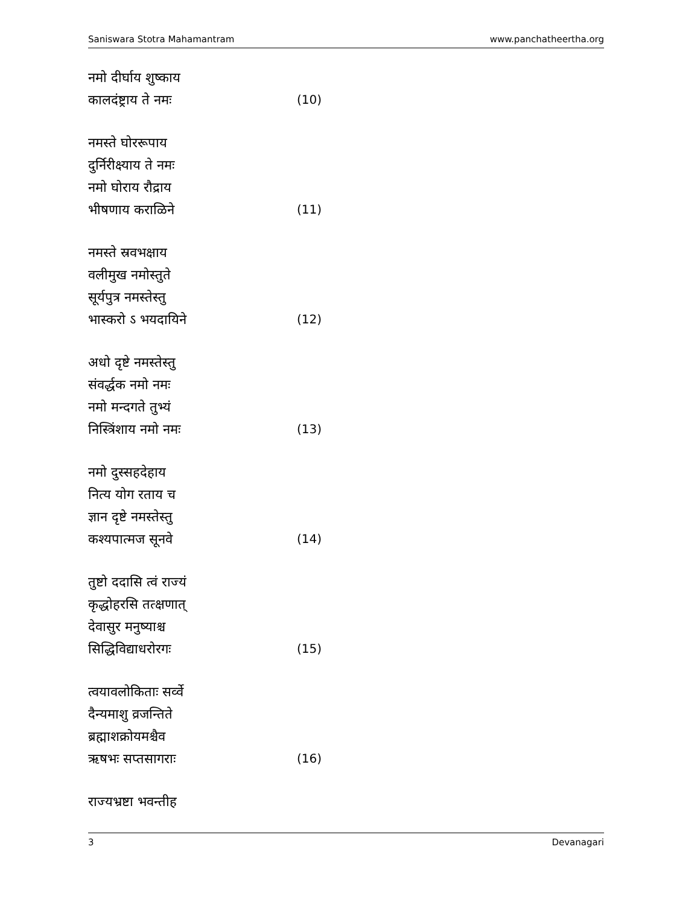Saniswara Stotra Mahamantram www.panchatheertha.org
नमो दीर्घाय शुष्काय
कालदंष्ट्राय ते नमः (10)
नमस्ते घोररूपाय
दुर्निरीक्ष्याय ते नमः
नमो घोराय रौद्राय
भीषणाय कराळिने (11)
नमस्ते स्रवभक्षाय
वलीमुख नमोस्तुते
सूर्यपुत्र नमस्तेस्तु
भास्करो ऽ भयदायिने (12)
अधो दृष्टे नमस्तेस्तु
संवर्द्धक नमो नमः
नमो मन्दगते तुभ्यं
निस्त्रिंशाय नमो नमः (13)
नमो दुस्सहदेहाय
नित्य योग रताय च
ज्ञान दृष्टे नमस्तेस्तु
कश्यपात्मज सूनवे (14)
तुष्टो ददासि त्वं राज्यं
कृद्धोहरसि तत्क्षणात्
देवासुर मनुष्याश्च
सिद्धिविद्याधरोरगः (15)
त्वयावलोकिताः सर्व्वे
दैन्यमाशु व्रजन्तिते
ब्रह्माशक्रोयमश्चैव
ऋषभः सप्तसागराः (16)
राज्यभ्रष्टा भवन्तीह
3 Devanagari